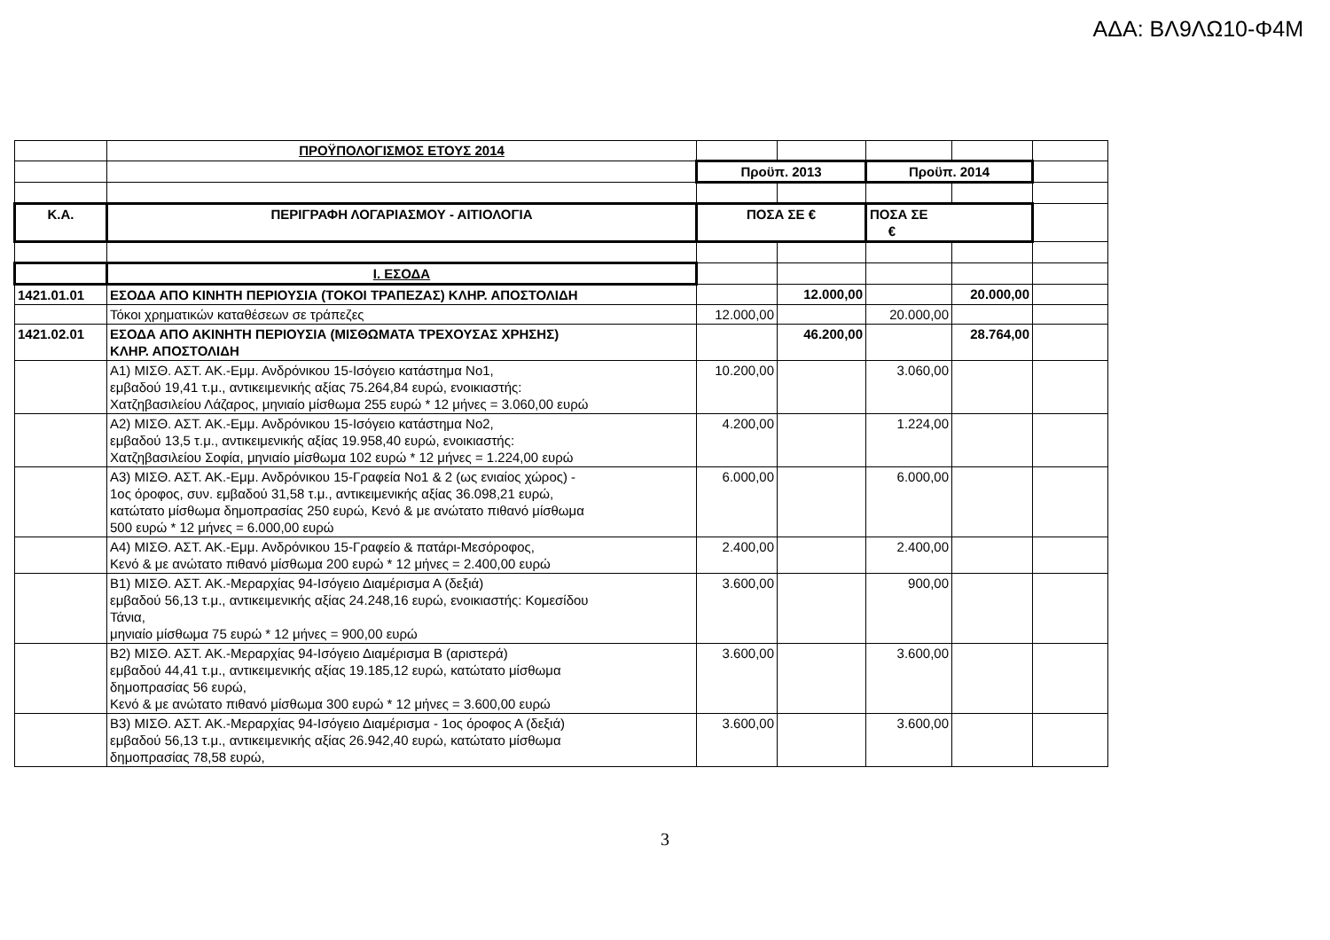ΑΔΑ: ΒΛ9ΛΩ10-Φ4Μ
| | ΠΡΟΫΠΟΛΟΓΙΣΜΟΣ ΕΤΟΥΣ 2014 | | | | | |
| | | Προϋπ. 2013 | | Προϋπ. 2014 | | |
| Κ.Α. | ΠΕΡΙΓΡΑΦΗ ΛΟΓΑΡΙΑΣΜΟΥ - ΑΙΤΙΟΛΟΓΙΑ | ΠΟΣΑ ΣΕ € | | ΠΟΣΑ ΣΕ € | | |
| | Ι. ΕΣΟΔΑ | | | | | |
| 1421.01.01 | ΕΣΟΔΑ ΑΠΟ ΚΙΝΗΤΗ ΠΕΡΙΟΥΣΙΑ (ΤΟΚΟΙ ΤΡΑΠΕΖΑΣ) ΚΛΗΡ. ΑΠΟΣΤΟΛΙΔΗ | | 12.000,00 | | 20.000,00 | |
| | Τόκοι χρηματικών καταθέσεων σε τράπεζες | 12.000,00 | | 20.000,00 | | |
| 1421.02.01 | ΕΣΟΔΑ ΑΠΟ ΑΚΙΝΗΤΗ ΠΕΡΙΟΥΣΙΑ (ΜΙΣΘΩΜΑΤΑ ΤΡΕΧΟΥΣΑΣ ΧΡΗΣΗΣ) ΚΛΗΡ. ΑΠΟΣΤΟΛΙΔΗ | | 46.200,00 | | 28.764,00 | |
| | Α1) ΜΙΣΘ. ΑΣΤ. ΑΚ.-Εμμ. Ανδρόνικου 15-Ισόγειο κατάστημα Νο1, εμβαδού 19,41 τ.μ., αντικειμενικής αξίας 75.264,84 ευρώ, ενοικιαστής: Χατζηβασιλείου Λάζαρος, μηνιαίο μίσθωμα 255 ευρώ * 12 μήνες = 3.060,00 ευρώ | 10.200,00 | | 3.060,00 | | |
| | Α2) ΜΙΣΘ. ΑΣΤ. ΑΚ.-Εμμ. Ανδρόνικου 15-Ισόγειο κατάστημα Νο2, εμβαδού 13,5 τ.μ., αντικειμενικής αξίας 19.958,40 ευρώ, ενοικιαστής: Χατζηβασιλείου Σοφία, μηνιαίο μίσθωμα 102 ευρώ * 12 μήνες = 1.224,00 ευρώ | 4.200,00 | | 1.224,00 | | |
| | Α3) ΜΙΣΘ. ΑΣΤ. ΑΚ.-Εμμ. Ανδρόνικου 15-Γραφεία Νο1 & 2 (ως ενιαίος χώρος) - 1ος όροφος, συν. εμβαδού 31,58 τ.μ., αντικειμενικής αξίας 36.098,21 ευρώ, κατώτατο μίσθωμα δημοπρασίας 250 ευρώ, Κενό & με ανώτατο πιθανό μίσθωμα 500 ευρώ * 12 μήνες = 6.000,00 ευρώ | 6.000,00 | | 6.000,00 | | |
| | Α4) ΜΙΣΘ. ΑΣΤ. ΑΚ.-Εμμ. Ανδρόνικου 15-Γραφείο & πατάρι-Μεσόροφος, Κενό & με ανώτατο πιθανό μίσθωμα 200 ευρώ * 12 μήνες = 2.400,00 ευρώ | 2.400,00 | | 2.400,00 | | |
| | Β1) ΜΙΣΘ. ΑΣΤ. ΑΚ.-Μεραρχίας 94-Ισόγειο Διαμέρισμα Α (δεξιά) εμβαδού 56,13 τ.μ., αντικειμενικής αξίας 24.248,16 ευρώ, ενοικιαστής: Κομεσίδου Τάνια, μηνιαίο μίσθωμα 75 ευρώ * 12 μήνες = 900,00 ευρώ | 3.600,00 | | 900,00 | | |
| | Β2) ΜΙΣΘ. ΑΣΤ. ΑΚ.-Μεραρχίας 94-Ισόγειο Διαμέρισμα Β (αριστερά) εμβαδού 44,41 τ.μ., αντικειμενικής αξίας 19.185,12 ευρώ, κατώτατο μίσθωμα δημοπρασίας 56 ευρώ, Κενό & με ανώτατο πιθανό μίσθωμα 300 ευρώ * 12 μήνες = 3.600,00 ευρώ | 3.600,00 | | 3.600,00 | | |
| | Β3) ΜΙΣΘ. ΑΣΤ. ΑΚ.-Μεραρχίας 94-Ισόγειο Διαμέρισμα - 1ος όροφος Α (δεξιά) εμβαδού 56,13 τ.μ., αντικειμενικής αξίας 26.942,40 ευρώ, κατώτατο μίσθωμα δημοπρασίας 78,58 ευρώ, | 3.600,00 | | 3.600,00 | | |
3